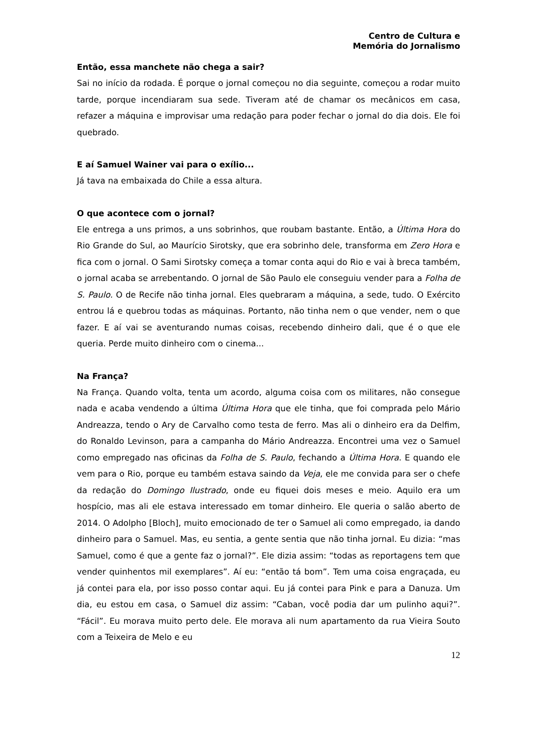Centro de Cultura e
Memória do Jornalismo
Então, essa manchete não chega a sair?
Sai no início da rodada. É porque o jornal começou no dia seguinte, começou a rodar muito tarde, porque incendiaram sua sede. Tiveram até de chamar os mecânicos em casa, refazer a máquina e improvisar uma redação para poder fechar o jornal do dia dois. Ele foi quebrado.
E aí Samuel Wainer vai para o exílio...
Já tava na embaixada do Chile a essa altura.
O que acontece com o jornal?
Ele entrega a uns primos, a uns sobrinhos, que roubam bastante. Então, a Última Hora do Rio Grande do Sul, ao Maurício Sirotsky, que era sobrinho dele, transforma em Zero Hora e fica com o jornal. O Sami Sirotsky começa a tomar conta aqui do Rio e vai à breca também, o jornal acaba se arrebentando. O jornal de São Paulo ele conseguiu vender para a Folha de S. Paulo. O de Recife não tinha jornal. Eles quebraram a máquina, a sede, tudo. O Exército entrou lá e quebrou todas as máquinas. Portanto, não tinha nem o que vender, nem o que fazer. E aí vai se aventurando numas coisas, recebendo dinheiro dali, que é o que ele queria. Perde muito dinheiro com o cinema...
Na França?
Na França. Quando volta, tenta um acordo, alguma coisa com os militares, não consegue nada e acaba vendendo a última Última Hora que ele tinha, que foi comprada pelo Mário Andreazza, tendo o Ary de Carvalho como testa de ferro. Mas ali o dinheiro era da Delfim, do Ronaldo Levinson, para a campanha do Mário Andreazza. Encontrei uma vez o Samuel como empregado nas oficinas da Folha de S. Paulo, fechando a Última Hora. E quando ele vem para o Rio, porque eu também estava saindo da Veja, ele me convida para ser o chefe da redação do Domingo Ilustrado, onde eu fiquei dois meses e meio. Aquilo era um hospício, mas ali ele estava interessado em tomar dinheiro. Ele queria o salão aberto de 2014. O Adolpho [Bloch], muito emocionado de ter o Samuel ali como empregado, ia dando dinheiro para o Samuel. Mas, eu sentia, a gente sentia que não tinha jornal. Eu dizia: “mas Samuel, como é que a gente faz o jornal?”. Ele dizia assim: “todas as reportagens tem que vender quinhentos mil exemplares”. Aí eu: “então tá bom”. Tem uma coisa engraçada, eu já contei para ela, por isso posso contar aqui. Eu já contei para Pink e para a Danuza. Um dia, eu estou em casa, o Samuel diz assim: “Caban, você podia dar um pulinho aqui?”. “Fácil”. Eu morava muito perto dele. Ele morava ali num apartamento da rua Vieira Souto com a Teixeira de Melo e eu
12